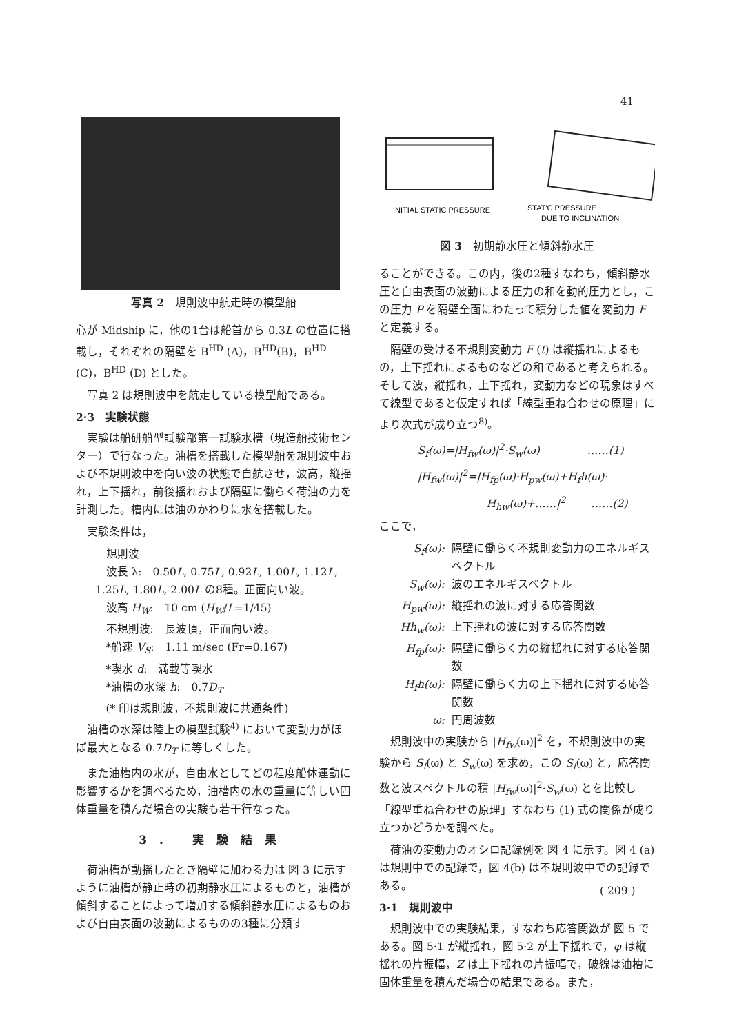41
写真 2　規則波中航走時の模型船
心が Midship に，他の1台は船首から 0.3L の位置に搭載し，それぞれの隔壁を B<sup>HD</sup> (A)，B<sup>HD</sup>(B)，B<sup>HD</sup> (C)，B<sup>HD</sup> (D) とした。
写真 2 は規則波中を航走している模型船である。
2·3　実験状態
実験は船研船型試験部第一試験水槽（現造船技術センター）で行なった。油槽を搭載した模型船を規則波中および不規則波中を向い波の状態で自航させ，波高，縦揺れ，上下揺れ，前後揺れおよび隔壁に働らく荷油の力を計測した。槽内には油のかわりに水を搭載した。
実験条件は，
規則波
波長 λ:　0.50L, 0.75L, 0.92L, 1.00L, 1.12L, 1.25L, 1.80L, 2.00L の8種。正面向い波。
波高 H<sub>W</sub>:　10 cm (H<sub>W</sub>/L=1/45)
不規則波:　長波頂，正面向い波。
*船速 V<sub>S</sub>:　1.11 m/sec (Fr=0.167)
*喫水 d:　満載等喫水
*油槽の水深 h:　0.7D<sub>T</sub>
(* 印は規則波，不規則波に共通条件)
油槽の水深は陸上の模型試験<sup>4)</sup> において変動力がほぼ最大となる 0.7D<sub>T</sub> に等しくした。
また油槽内の水が，自由水としてどの程度船体運動に影響するかを調べるため，油槽内の水の重量に等しい固体重量を積んだ場合の実験も若干行なった。
3. 実験結果
荷油槽が動揺したとき隔壁に加わる力は 図 3 に示すように油槽が静止時の初期静水圧によるものと，油槽が傾斜することによって増加する傾斜静水圧によるものおよび自由表面の波動によるものの3種に分類す
INITIAL STATIC PRESSURE
STAT'C PRESSURE
DUE TO INCLINATION
図 3　初期静水圧と傾斜静水圧
ることができる。この内，後の2種すなわち，傾斜静水圧と自由表面の波動による圧力の和を動的圧力とし，この圧力 P を隔壁全面にわたって積分した値を変動力 F と定義する。
隔壁の受ける不規則変動力 F (t) は縦揺れによるもの，上下揺れによるものなどの和であると考えられる。そして波，縦揺れ，上下揺れ，変動力などの現象はすべて線型であると仮定すれば「線型重ね合わせの原理」により次式が成り立つ<sup>8)</sup>。
S<sub>f</sub>(ω)=|H<sub>fw</sub>(ω)|<sup>2</sup>·S<sub>w</sub>(ω)　　　　 ……(1)
|H<sub>fw</sub>(ω)|<sup>2</sup>=|H<sub>fp</sub>(ω)·H<sub>pw</sub>(ω)+H<sub>f</sub>h(ω)·
H<sub>hw</sub>(ω)+……|<sup>2</sup>　　 ……(2)
ここで，
S<sub>f</sub>(ω): 隔壁に働らく不規則変動力のエネルギスペクトル
S<sub>w</sub>(ω): 波のエネルギスペクトル
H<sub>pw</sub>(ω): 縦揺れの波に対する応答関数
Hh<sub>w</sub>(ω): 上下揺れの波に対する応答関数
H<sub>fp</sub>(ω): 隔壁に働らく力の縦揺れに対する応答関数
H<sub>f</sub>h(ω): 隔壁に働らく力の上下揺れに対する応答関数
ω: 円周波数
規則波中の実験から |H<sub>fw</sub>(ω)|<sup>2</sup> を，不規則波中の実験から S<sub>f</sub>(ω) と S<sub>w</sub>(ω) を求め，この S<sub>f</sub>(ω) と，応答関数と波スペクトルの積 |H<sub>fw</sub>(ω)|<sup>2</sup>·S<sub>w</sub>(ω) とを比較し「線型重ね合わせの原理」すなわち (1) 式の関係が成り立つかどうかを調べた。
荷油の変動力のオシロ記録例を 図 4 に示す。図 4 (a) は規則中での記録で，図 4(b) は不規則波中での記録である。
3·1　規則波中
規則波中での実験結果，すなわち応答関数が 図 5 である。図 5·1 が縦揺れ，図 5·2 が上下揺れで，φ は縦揺れの片振幅，Z は上下揺れの片振幅で，破線は油槽に固体重量を積んだ場合の結果である。また，
( 209 )